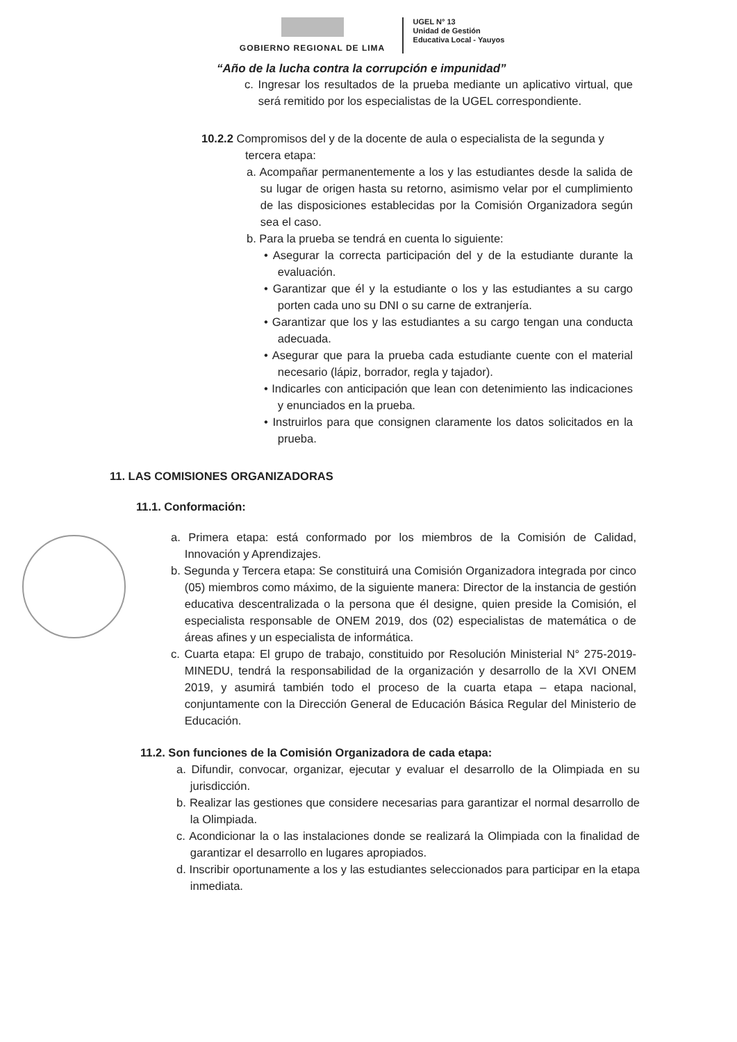GOBIERNO REGIONAL DE LIMA
UGEL N° 13
Unidad de Gestión
Educativa Local - Yauyos
“Año de la lucha contra la corrupción e impunidad”
c. Ingresar los resultados de la prueba mediante un aplicativo virtual, que será remitido por los especialistas de la UGEL correspondiente.
10.2.2 Compromisos del y de la docente de aula o especialista de la segunda y tercera etapa:
a. Acompañar permanentemente a los y las estudiantes desde la salida de su lugar de origen hasta su retorno, asimismo velar por el cumplimiento de las disposiciones establecidas por la Comisión Organizadora según sea el caso.
b. Para la prueba se tendrá en cuenta lo siguiente:
• Asegurar la correcta participación del y de la estudiante durante la evaluación.
• Garantizar que él y la estudiante o los y las estudiantes a su cargo porten cada uno su DNI o su carne de extranjería.
• Garantizar que los y las estudiantes a su cargo tengan una conducta adecuada.
• Asegurar que para la prueba cada estudiante cuente con el material necesario (lápiz, borrador, regla y tajador).
• Indicarles con anticipación que lean con detenimiento las indicaciones y enunciados en la prueba.
• Instruirlos para que consignen claramente los datos solicitados en la prueba.
11. LAS COMISIONES ORGANIZADORAS
11.1. Conformación:
a. Primera etapa: está conformado por los miembros de la Comisión de Calidad, Innovación y Aprendizajes.
b. Segunda y Tercera etapa: Se constituirá una Comisión Organizadora integrada por cinco (05) miembros como máximo, de la siguiente manera: Director de la instancia de gestión educativa descentralizada o la persona que él designe, quien preside la Comisión, el especialista responsable de ONEM 2019, dos (02) especialistas de matemática o de áreas afines y un especialista de informática.
c. Cuarta etapa: El grupo de trabajo, constituido por Resolución Ministerial N° 275-2019-MINEDU, tendrá la responsabilidad de la organización y desarrollo de la XVI ONEM 2019, y asumirá también todo el proceso de la cuarta etapa – etapa nacional, conjuntamente con la Dirección General de Educación Básica Regular del Ministerio de Educación.
11.2. Son funciones de la Comisión Organizadora de cada etapa:
a. Difundir, convocar, organizar, ejecutar y evaluar el desarrollo de la Olimpiada en su jurisdicción.
b. Realizar las gestiones que considere necesarias para garantizar el normal desarrollo de la Olimpiada.
c. Acondicionar la o las instalaciones donde se realizará la Olimpiada con la finalidad de garantizar el desarrollo en lugares apropiados.
d. Inscribir oportunamente a los y las estudiantes seleccionados para participar en la etapa inmediata.